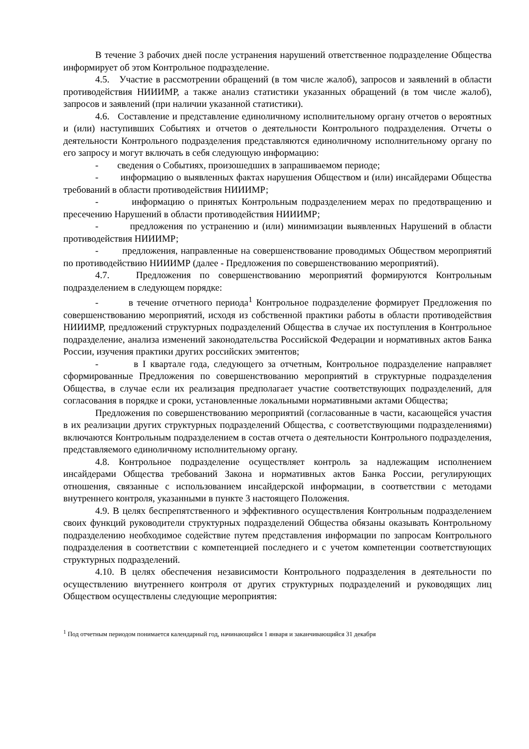В течение 3 рабочих дней после устранения нарушений ответственное подразделение Общества информирует об этом Контрольное подразделение.
4.5. Участие в рассмотрении обращений (в том числе жалоб), запросов и заявлений в области противодействия НИИИМР, а также анализ статистики указанных обращений (в том числе жалоб), запросов и заявлений (при наличии указанной статистики).
4.6. Составление и представление единоличному исполнительному органу отчетов о вероятных и (или) наступивших Событиях и отчетов о деятельности Контрольного подразделения. Отчеты о деятельности Контрольного подразделения представляются единоличному исполнительному органу по его запросу и могут включать в себя следующую информацию:
- сведения о Событиях, произошедших в запрашиваемом периоде;
- информацию о выявленных фактах нарушения Обществом и (или) инсайдерами Общества требований в области противодействия НИИИМР;
- информацию о принятых Контрольным подразделением мерах по предотвращению и пресечению Нарушений в области противодействия НИИИМР;
- предложения по устранению и (или) минимизации выявленных Нарушений в области противодействия НИИИМР;
- предложения, направленные на совершенствование проводимых Обществом мероприятий по противодействию НИИИМР (далее - Предложения по совершенствованию мероприятий).
4.7. Предложения по совершенствованию мероприятий формируются Контрольным подразделением в следующем порядке:
- в течение отчетного периода<sup>1</sup> Контрольное подразделение формирует Предложения по совершенствованию мероприятий, исходя из собственной практики работы в области противодействия НИИИМР, предложений структурных подразделений Общества в случае их поступления в Контрольное подразделение, анализа изменений законодательства Российской Федерации и нормативных актов Банка России, изучения практики других российских эмитентов;
- в I квартале года, следующего за отчетным, Контрольное подразделение направляет сформированные Предложения по совершенствованию мероприятий в структурные подразделения Общества, в случае если их реализация предполагает участие соответствующих подразделений, для согласования в порядке и сроки, установленные локальными нормативными актами Общества;
Предложения по совершенствованию мероприятий (согласованные в части, касающейся участия в их реализации других структурных подразделений Общества, с соответствующими подразделениями) включаются Контрольным подразделением в состав отчета о деятельности Контрольного подразделения, представляемого единоличному исполнительному органу.
4.8. Контрольное подразделение осуществляет контроль за надлежащим исполнением инсайдерами Общества требований Закона и нормативных актов Банка России, регулирующих отношения, связанные с использованием инсайдерской информации, в соответствии с методами внутреннего контроля, указанными в пункте 3 настоящего Положения.
4.9. В целях беспрепятственного и эффективного осуществления Контрольным подразделением своих функций руководители структурных подразделений Общества обязаны оказывать Контрольному подразделению необходимое содействие путем представления информации по запросам Контрольного подразделения в соответствии с компетенцией последнего и с учетом компетенции соответствующих структурных подразделений.
4.10. В целях обеспечения независимости Контрольного подразделения в деятельности по осуществлению внутреннего контроля от других структурных подразделений и руководящих лиц Обществом осуществлены следующие мероприятия:
<sup>1</sup> Под отчетным периодом понимается календарный год, начинающийся 1 января и заканчивающийся 31 декабря